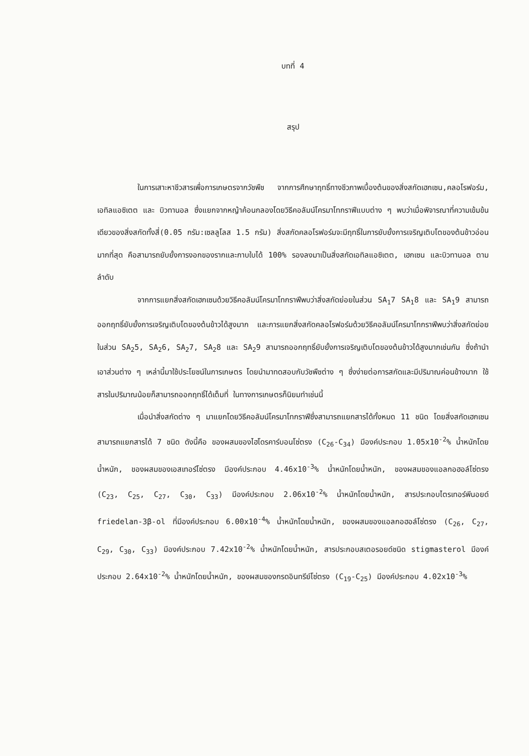บทที่ 4
สรุป
ในการเสาะหาชีวสารเพื่อการเกษตรจากวัชพืช จากการศึกษาฤทธิ์ทางชีวภาพเบื้องต้นของสิ่งสกัดเฮกเซน,คลอโรฟอร์ม, เอทิลแอซิเตต และ บิวทานอล ซึ่งแยกจากหญ้าค้อนกลองโดยวิธีคอลัมน์โครมาโทกราฟีแบบต่าง ๆ พบว่าเมื่อพิจารณาที่ความเข้มข้นเดียวของสิ่งสกัดทั้งสี่(0.05 กรัม:เซลลูโลส 1.5 กรัม) สิ่งสกัดคลอโรฟอร์มจะมีฤทธิ์ในการยับยั้งการเจริญเติบโตของต้นข้าวอ่อนมากที่สุด คือสามารถยับยั้งการงอกของรากและกาบใบได้ 100% รองลงมาเป็นสิ่งสกัดเอทิลแอซิเตต, เฮกเซน และบิวทานอล ตามลำดับ
จากการแยกสิ่งสกัดเฮกเซนด้วยวิธีคอลัมน์โครมาโทกราฟีพบว่าสิ่งสกัดย่อยในส่วน SA<sub>1</sub>7 SA<sub>1</sub>8 และ SA<sub>1</sub>9 สามารถออกฤทธิ์ยับยั้งการเจริญเติบโตของต้นข้าวได้สูงมาก และการแยกสิ่งสกัดคลอโรฟอร์มด้วยวิธีคอลัมน์โครมาโทกราฟีพบว่าสิ่งสกัดย่อยในส่วน SA<sub>2</sub>5, SA<sub>2</sub>6, SA<sub>2</sub>7, SA<sub>2</sub>8 และ SA<sub>2</sub>9 สามารถออกฤทธิ์ยับยั้งการเจริญเติบโตของต้นข้าวได้สูงมากเช่นกัน ซึ่งถ้านำเอาส่วนต่าง ๆ เหล่านี้มาใช้ประโยชน์ในการเกษตร โดยนำมาทดสอบกับวัชพืชต่าง ๆ ซึ่งง่ายต่อการสกัดและมีปริมาณค่อนข้างมาก ใช้สารในปริมาณน้อยก็สามารถออกฤทธิ์ได้เต็มที่ ในทางการเกษตรก็นิยมทำเช่นนี้
เมื่อนำสิ่งสกัดต่าง ๆ มาแยกโดยวิธีคอลัมน์โครมาโทกราฟีซึ่งสามารถแยกสารได้ทั้งหมด 11 ชนิด โดยสิ่งสกัดเฮกเซนสามารถแยกสารได้ 7 ชนิด ดังนี้คือ ของผสมของไฮโดรคาร์บอนโซ่ตรง (C<sub>26</sub>-C<sub>34</sub>) มีองค์ประกอบ 1.05x10<sup>-2</sup>% น้ำหนักโดยน้ำหนัก, ของผสมของเอสเทอร์โซ่ตรง มีองค์ประกอบ 4.46x10<sup>-3</sup>% น้ำหนักโดยน้ำหนัก, ของผสมของแอลกอฮอล์โซ่ตรง (C<sub>23</sub>, C<sub>25</sub>, C<sub>27</sub>, C<sub>30</sub>, C<sub>33</sub>) มีองค์ประกอบ 2.06x10<sup>-2</sup>% น้ำหนักโดยน้ำหนัก, สารประกอบไตรเทอร์พีนอยด์ friedelan-3β-ol ที่มีองค์ประกอบ 6.00x10<sup>-4</sup>% น้ำหนักโดยน้ำหนัก, ของผสมของแอลกอฮอล์โซ่ตรง (C<sub>26</sub>, C<sub>27</sub>, C<sub>29</sub>, C<sub>30</sub>, C<sub>33</sub>) มีองค์ประกอบ 7.42x10<sup>-2</sup>% น้ำหนักโดยน้ำหนัก, สารประกอบสเตอรอยด์ชนิด stigmasterol มีองค์ประกอบ 2.64x10<sup>-2</sup>% น้ำหนักโดยน้ำหนัก, ของผสมของกรดอินทรีย์โซ่ตรง (C<sub>19</sub>-C<sub>25</sub>) มีองค์ประกอบ 4.02x10<sup>-3</sup>%